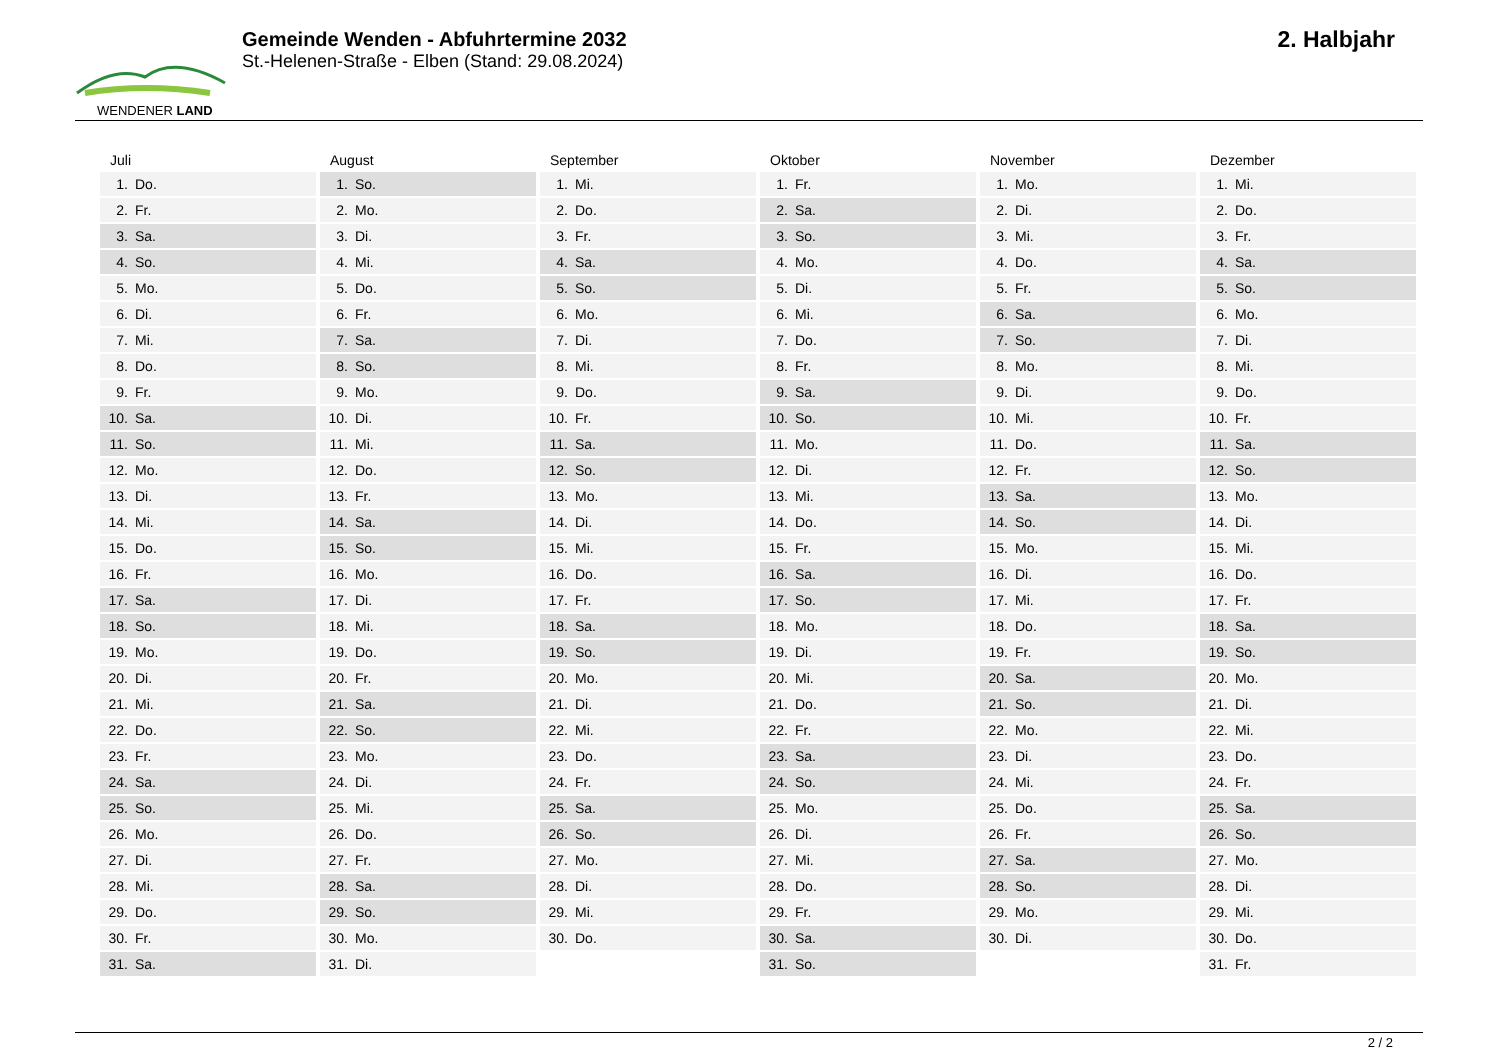WENDENER LAND
Gemeinde Wenden - Abfuhrtermine 2032
St.-Helenen-Straße - Elben (Stand: 29.08.2024)
2. Halbjahr
Juli
1. Do.
2. Fr.
3. Sa.
4. So.
5. Mo.
6. Di.
7. Mi.
8. Do.
9. Fr.
10. Sa.
11. So.
12. Mo.
13. Di.
14. Mi.
15. Do.
16. Fr.
17. Sa.
18. So.
19. Mo.
20. Di.
21. Mi.
22. Do.
23. Fr.
24. Sa.
25. So.
26. Mo.
27. Di.
28. Mi.
29. Do.
30. Fr.
31. Sa.
August
1. So.
2. Mo.
3. Di.
4. Mi.
5. Do.
6. Fr.
7. Sa.
8. So.
9. Mo.
10. Di.
11. Mi.
12. Do.
13. Fr.
14. Sa.
15. So.
16. Mo.
17. Di.
18. Mi.
19. Do.
20. Fr.
21. Sa.
22. So.
23. Mo.
24. Di.
25. Mi.
26. Do.
27. Fr.
28. Sa.
29. So.
30. Mo.
31. Di.
September
1. Mi.
2. Do.
3. Fr.
4. Sa.
5. So.
6. Mo.
7. Di.
8. Mi.
9. Do.
10. Fr.
11. Sa.
12. So.
13. Mo.
14. Di.
15. Mi.
16. Do.
17. Fr.
18. Sa.
19. So.
20. Mo.
21. Di.
22. Mi.
23. Do.
24. Fr.
25. Sa.
26. So.
27. Mo.
28. Di.
29. Mi.
30. Do.
Oktober
1. Fr.
2. Sa.
3. So.
4. Mo.
5. Di.
6. Mi.
7. Do.
8. Fr.
9. Sa.
10. So.
11. Mo.
12. Di.
13. Mi.
14. Do.
15. Fr.
16. Sa.
17. So.
18. Mo.
19. Di.
20. Mi.
21. Do.
22. Fr.
23. Sa.
24. So.
25. Mo.
26. Di.
27. Mi.
28. Do.
29. Fr.
30. Sa.
31. So.
November
1. Mo.
2. Di.
3. Mi.
4. Do.
5. Fr.
6. Sa.
7. So.
8. Mo.
9. Di.
10. Mi.
11. Do.
12. Fr.
13. Sa.
14. So.
15. Mo.
16. Di.
17. Mi.
18. Do.
19. Fr.
20. Sa.
21. So.
22. Mo.
23. Di.
24. Mi.
25. Do.
26. Fr.
27. Sa.
28. So.
29. Mo.
30. Di.
Dezember
1. Mi.
2. Do.
3. Fr.
4. Sa.
5. So.
6. Mo.
7. Di.
8. Mi.
9. Do.
10. Fr.
11. Sa.
12. So.
13. Mo.
14. Di.
15. Mi.
16. Do.
17. Fr.
18. Sa.
19. So.
20. Mo.
21. Di.
22. Mi.
23. Do.
24. Fr.
25. Sa.
26. So.
27. Mo.
28. Di.
29. Mi.
30. Do.
31. Fr.
2 / 2